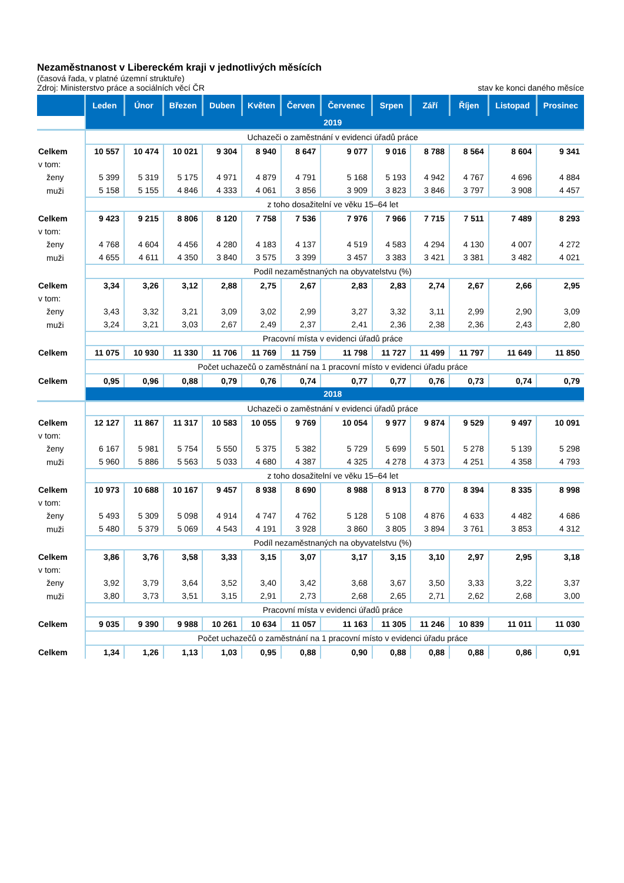Nezaměstnanost v Libereckém kraji v jednotlivých měsících
(časová řada, v platné územní struktuře)
Zdroj: Ministerstvo práce a sociálních věcí ČR stav ke konci daného měsíce
| | Leden | Únor | Březen | Duben | Květen | Červen | Červenec | Srpen | Září | Říjen | Listopad | Prosinec |
| --- | --- | --- | --- | --- | --- | --- | --- | --- | --- | --- | --- | --- |
| | 2019 | | | | | | | | | | | |
| | Uchazeči o zaměstnání v evidenci úřadů práce | | | | | | | | | | | |
| Celkem | 10 557 | 10 474 | 10 021 | 9 304 | 8 940 | 8 647 | 9 077 | 9 016 | 8 788 | 8 564 | 8 604 | 9 341 |
| v tom: | | | | | | | | | | | | |
| ženy | 5 399 | 5 319 | 5 175 | 4 971 | 4 879 | 4 791 | 5 168 | 5 193 | 4 942 | 4 767 | 4 696 | 4 884 |
| muži | 5 158 | 5 155 | 4 846 | 4 333 | 4 061 | 3 856 | 3 909 | 3 823 | 3 846 | 3 797 | 3 908 | 4 457 |
| | z toho dosažitelní ve věku 15–64 let | | | | | | | | | | | |
| Celkem | 9 423 | 9 215 | 8 806 | 8 120 | 7 758 | 7 536 | 7 976 | 7 966 | 7 715 | 7 511 | 7 489 | 8 293 |
| v tom: | | | | | | | | | | | | |
| ženy | 4 768 | 4 604 | 4 456 | 4 280 | 4 183 | 4 137 | 4 519 | 4 583 | 4 294 | 4 130 | 4 007 | 4 272 |
| muži | 4 655 | 4 611 | 4 350 | 3 840 | 3 575 | 3 399 | 3 457 | 3 383 | 3 421 | 3 381 | 3 482 | 4 021 |
| | Podíl nezaměstnaných na obyvatelstvu (%) | | | | | | | | | | | |
| Celkem | 3,34 | 3,26 | 3,12 | 2,88 | 2,75 | 2,67 | 2,83 | 2,83 | 2,74 | 2,67 | 2,66 | 2,95 |
| v tom: | | | | | | | | | | | | |
| ženy | 3,43 | 3,32 | 3,21 | 3,09 | 3,02 | 2,99 | 3,27 | 3,32 | 3,11 | 2,99 | 2,90 | 3,09 |
| muži | 3,24 | 3,21 | 3,03 | 2,67 | 2,49 | 2,37 | 2,41 | 2,36 | 2,38 | 2,36 | 2,43 | 2,80 |
| | Pracovní místa v evidenci úřadů práce | | | | | | | | | | | |
| Celkem | 11 075 | 10 930 | 11 330 | 11 706 | 11 769 | 11 759 | 11 798 | 11 727 | 11 499 | 11 797 | 11 649 | 11 850 |
| | Počet uchazečů o zaměstnání na 1 pracovní místo v evidenci úřadu práce | | | | | | | | | | | |
| Celkem | 0,95 | 0,96 | 0,88 | 0,79 | 0,76 | 0,74 | 0,77 | 0,77 | 0,76 | 0,73 | 0,74 | 0,79 |
| | 2018 | | | | | | | | | | | |
| | Uchazeči o zaměstnání v evidenci úřadů práce | | | | | | | | | | | |
| Celkem | 12 127 | 11 867 | 11 317 | 10 583 | 10 055 | 9 769 | 10 054 | 9 977 | 9 874 | 9 529 | 9 497 | 10 091 |
| v tom: | | | | | | | | | | | | |
| ženy | 6 167 | 5 981 | 5 754 | 5 550 | 5 375 | 5 382 | 5 729 | 5 699 | 5 501 | 5 278 | 5 139 | 5 298 |
| muži | 5 960 | 5 886 | 5 563 | 5 033 | 4 680 | 4 387 | 4 325 | 4 278 | 4 373 | 4 251 | 4 358 | 4 793 |
| | z toho dosažitelní ve věku 15–64 let | | | | | | | | | | | |
| Celkem | 10 973 | 10 688 | 10 167 | 9 457 | 8 938 | 8 690 | 8 988 | 8 913 | 8 770 | 8 394 | 8 335 | 8 998 |
| v tom: | | | | | | | | | | | | |
| ženy | 5 493 | 5 309 | 5 098 | 4 914 | 4 747 | 4 762 | 5 128 | 5 108 | 4 876 | 4 633 | 4 482 | 4 686 |
| muži | 5 480 | 5 379 | 5 069 | 4 543 | 4 191 | 3 928 | 3 860 | 3 805 | 3 894 | 3 761 | 3 853 | 4 312 |
| | Podíl nezaměstnaných na obyvatelstvu (%) | | | | | | | | | | | |
| Celkem | 3,86 | 3,76 | 3,58 | 3,33 | 3,15 | 3,07 | 3,17 | 3,15 | 3,10 | 2,97 | 2,95 | 3,18 |
| v tom: | | | | | | | | | | | | |
| ženy | 3,92 | 3,79 | 3,64 | 3,52 | 3,40 | 3,42 | 3,68 | 3,67 | 3,50 | 3,33 | 3,22 | 3,37 |
| muži | 3,80 | 3,73 | 3,51 | 3,15 | 2,91 | 2,73 | 2,68 | 2,65 | 2,71 | 2,62 | 2,68 | 3,00 |
| | Pracovní místa v evidenci úřadů práce | | | | | | | | | | | |
| Celkem | 9 035 | 9 390 | 9 988 | 10 261 | 10 634 | 11 057 | 11 163 | 11 305 | 11 246 | 10 839 | 11 011 | 11 030 |
| | Počet uchazečů o zaměstnání na 1 pracovní místo v evidenci úřadu práce | | | | | | | | | | | |
| Celkem | 1,34 | 1,26 | 1,13 | 1,03 | 0,95 | 0,88 | 0,90 | 0,88 | 0,88 | 0,88 | 0,86 | 0,91 |